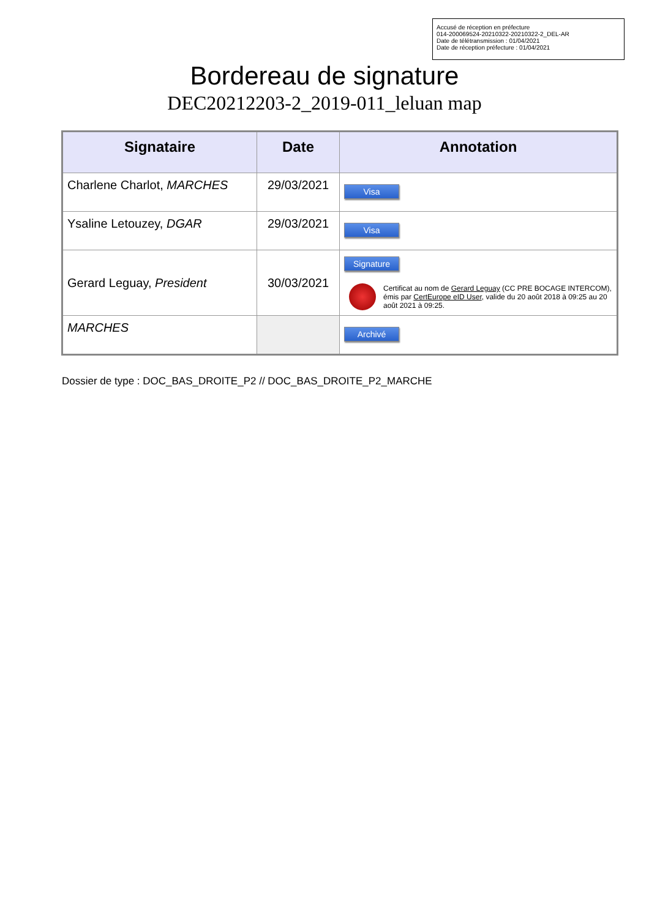Accusé de réception en préfecture
014-200069524-20210322-20210322-2_DEL-AR
Date de télétransmission : 01/04/2021
Date de réception préfecture : 01/04/2021
Bordereau de signature
DEC20212203-2_2019-011_leluan map
| Signataire | Date | Annotation |
| --- | --- | --- |
| Charlene Charlot, MARCHES | 29/03/2021 | Visa |
| Ysaline Letouzey, DGAR | 29/03/2021 | Visa |
| Gerard Leguay, President | 30/03/2021 | Signature Certificat au nom de Gerard Leguay (CC PRE BOCAGE INTERCOM), émis par CertEurope eID User , valide du 20 août 2018 à 09:25 au 20 août 2021 à 09:25. |
| MARCHES | | Archivé |
Dossier de type : DOC_BAS_DROITE_P2 // DOC_BAS_DROITE_P2_MARCHE